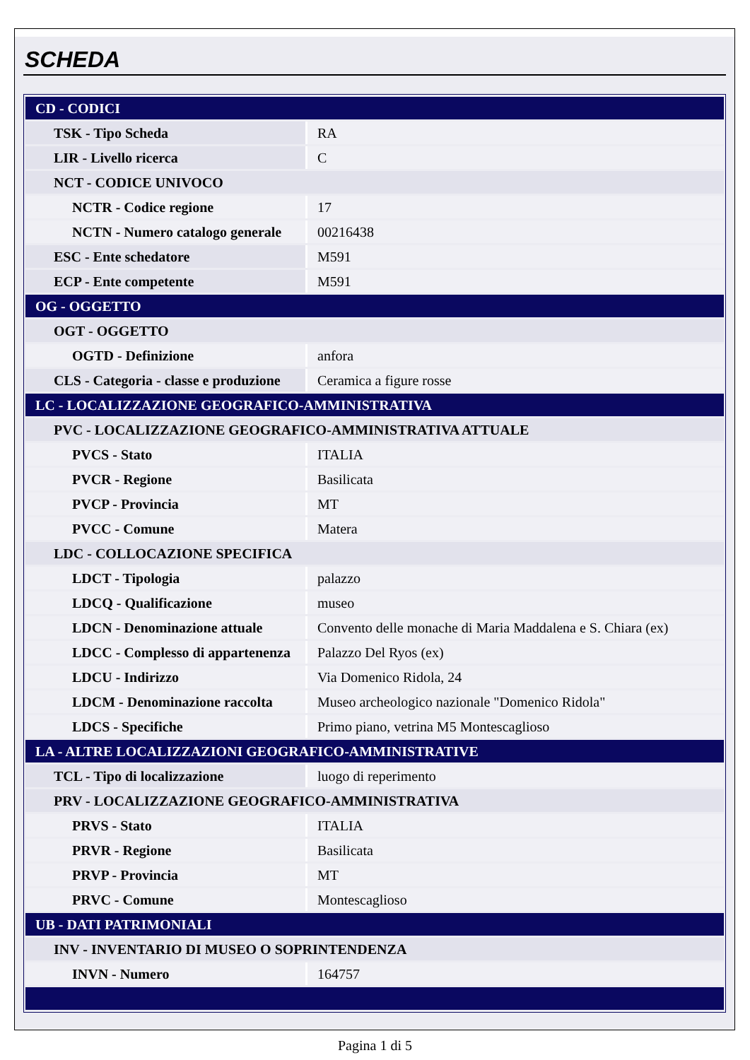SCHEDA
| CD - CODICI | |
| TSK - Tipo Scheda | RA |
| LIR - Livello ricerca | C |
| NCT - CODICE UNIVOCO | |
| NCTR - Codice regione | 17 |
| NCTN - Numero catalogo generale | 00216438 |
| ESC - Ente schedatore | M591 |
| ECP - Ente competente | M591 |
| OG - OGGETTO | |
| OGT - OGGETTO | |
| OGTD - Definizione | anfora |
| CLS - Categoria - classe e produzione | Ceramica a figure rosse |
| LC - LOCALIZZAZIONE GEOGRAFICO-AMMINISTRATIVA | |
| PVC - LOCALIZZAZIONE GEOGRAFICO-AMMINISTRATIVA ATTUALE | |
| PVCS - Stato | ITALIA |
| PVCR - Regione | Basilicata |
| PVCP - Provincia | MT |
| PVCC - Comune | Matera |
| LDC - COLLOCAZIONE SPECIFICA | |
| LDCT - Tipologia | palazzo |
| LDCQ - Qualificazione | museo |
| LDCN - Denominazione attuale | Convento delle monache di Maria Maddalena e S. Chiara (ex) |
| LDCC - Complesso di appartenenza | Palazzo Del Ryos (ex) |
| LDCU - Indirizzo | Via Domenico Ridola, 24 |
| LDCM - Denominazione raccolta | Museo archeologico nazionale "Domenico Ridola" |
| LDCS - Specifiche | Primo piano, vetrina M5 Montescaglioso |
| LA - ALTRE LOCALIZZAZIONI GEOGRAFICO-AMMINISTRATIVE | |
| TCL - Tipo di localizzazione | luogo di reperimento |
| PRV - LOCALIZZAZIONE GEOGRAFICO-AMMINISTRATIVA | |
| PRVS - Stato | ITALIA |
| PRVR - Regione | Basilicata |
| PRVP - Provincia | MT |
| PRVC - Comune | Montescaglioso |
| UB - DATI PATRIMONIALI | |
| INV - INVENTARIO DI MUSEO O SOPRINTENDENZA | |
| INVN - Numero | 164757 |
Pagina 1 di 5